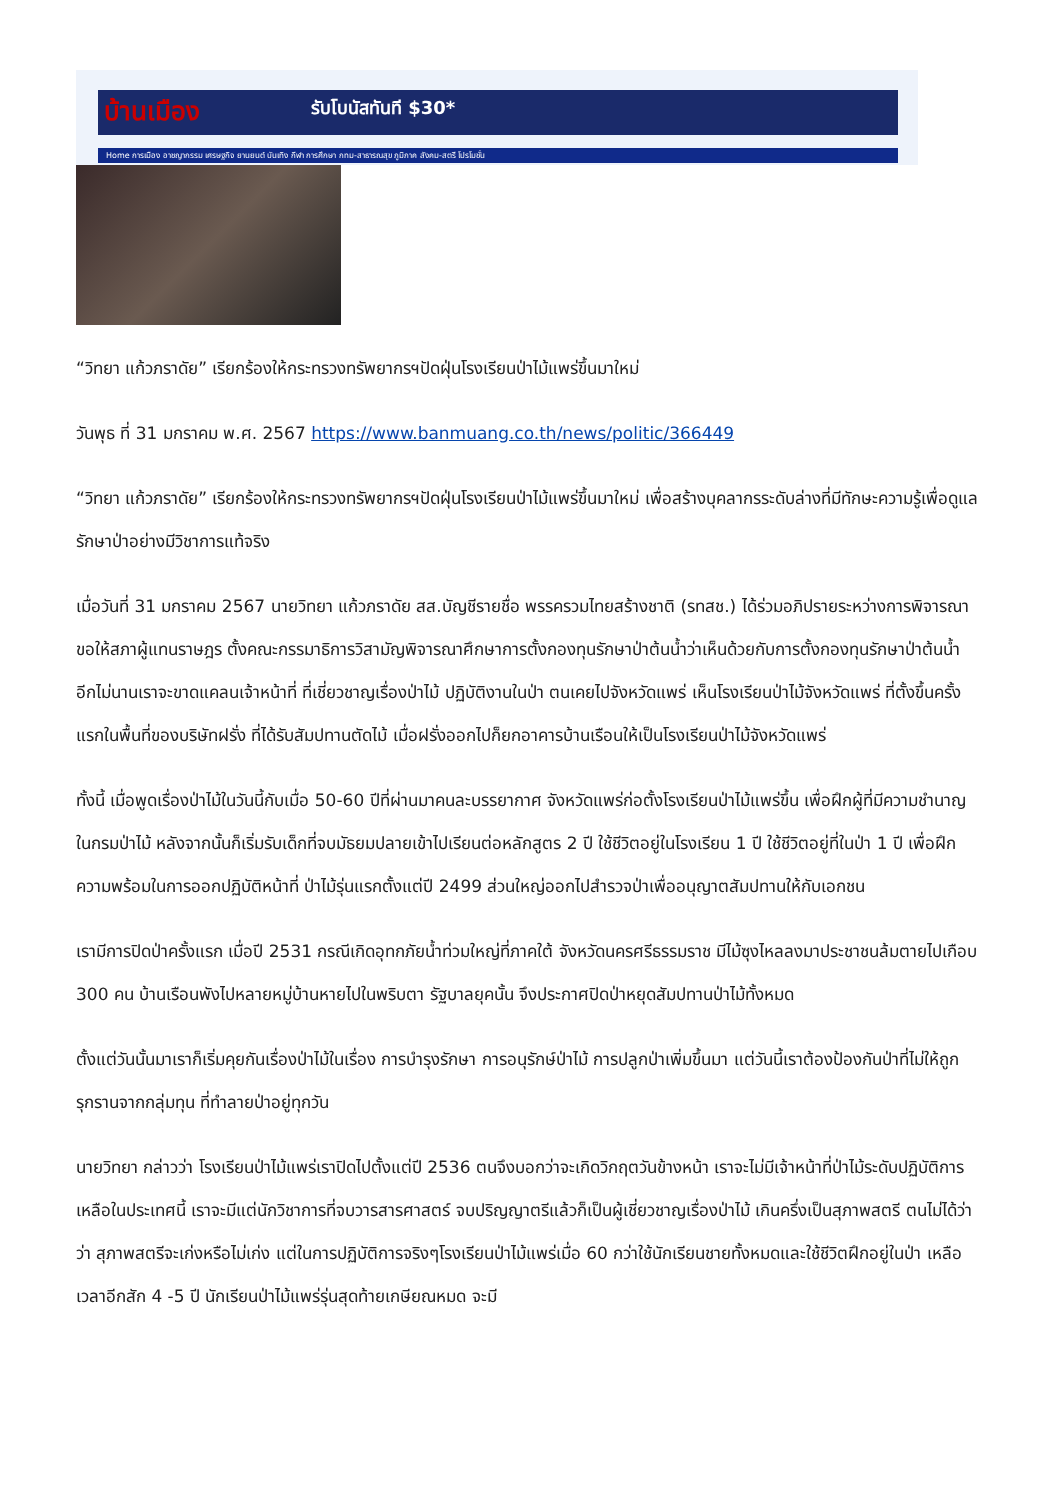บ้านเมือง รับโบนัสทันที $30*
Home การเมือง อาชญากรรม เศรษฐกิจ ยานยนต์ บันเทิง กีฬา การศึกษา กทม-สาธารณสุข ภูมิภาค สังคม-สตรี โปรโมชั่น
“วิทยา แก้วภราดัย” เรียกร้องให้กระทรวงทรัพยากรฯปัดฝุ่นโรงเรียนป่าไม้แพร่ขึ้นมาใหม่
วันพุธ ที่ 31 มกราคม พ.ศ. 2567 https://www.banmuang.co.th/news/politic/366449
“วิทยา แก้วภราดัย” เรียกร้องให้กระทรวงทรัพยากรฯปัดฝุ่นโรงเรียนป่าไม้แพร่ขึ้นมาใหม่ เพื่อสร้างบุคลากรระดับล่างที่มีทักษะความรู้เพื่อดูแลรักษาป่าอย่างมีวิชาการแท้จริง
เมื่อวันที่ 31 มกราคม 2567 นายวิทยา แก้วภราดัย สส.บัญชีรายชื่อ พรรครวมไทยสร้างชาติ (รทสช.) ได้ร่วมอภิปรายระหว่างการพิจารณา ขอให้สภาผู้แทนราษฎร ตั้งคณะกรรมาธิการวิสามัญพิจารณาศึกษาการตั้งกองทุนรักษาป่าต้นน้ำว่าเห็นด้วยกับการตั้งกองทุนรักษาป่าต้นน้ำ อีกไม่นานเราจะขาดแคลนเจ้าหน้าที่ ที่เชี่ยวชาญเรื่องป่าไม้ ปฏิบัติงานในป่า ตนเคยไปจังหวัดแพร่ เห็นโรงเรียนป่าไม้จังหวัดแพร่ ที่ตั้งขึ้นครั้งแรกในพื้นที่ของบริษัทฝรั่ง ที่ได้รับสัมปทานตัดไม้ เมื่อฝรั่งออกไปก็ยกอาคารบ้านเรือนให้เป็นโรงเรียนป่าไม้จังหวัดแพร่
ทั้งนี้ เมื่อพูดเรื่องป่าไม้ในวันนี้กับเมื่อ 50-60 ปีที่ผ่านมาคนละบรรยากาศ จังหวัดแพร่ก่อตั้งโรงเรียนป่าไม้แพร่ขึ้น เพื่อฝึกผู้ที่มีความชำนาญในกรมป่าไม้ หลังจากนั้นก็เริ่มรับเด็กที่จบมัธยมปลายเข้าไปเรียนต่อหลักสูตร 2 ปี ใช้ชีวิตอยู่ในโรงเรียน 1 ปี ใช้ชีวิตอยู่ที่ในป่า 1 ปี เพื่อฝึกความพร้อมในการออกปฏิบัติหน้าที่ ป่าไม้รุ่นแรกตั้งแต่ปี 2499 ส่วนใหญ่ออกไปสำรวจป่าเพื่ออนุญาตสัมปทานให้กับเอกชน
เรามีการปิดป่าครั้งแรก เมื่อปี 2531 กรณีเกิดอุทกภัยน้ำท่วมใหญ่ที่ภาคใต้ จังหวัดนครศรีธรรมราช มีไม้ซุงไหลลงมาประชาชนล้มตายไปเกือบ 300 คน บ้านเรือนพังไปหลายหมู่บ้านหายไปในพริบตา รัฐบาลยุคนั้น จึงประกาศปิดป่าหยุดสัมปทานป่าไม้ทั้งหมด
ตั้งแต่วันนั้นมาเราก็เริ่มคุยกันเรื่องป่าไม้ในเรื่อง การบำรุงรักษา การอนุรักษ์ป่าไม้ การปลูกป่าเพิ่มขึ้นมา แต่วันนี้เราต้องป้องกันป่าที่ไม่ให้ถูกรุกรานจากกลุ่มทุน ที่ทำลายป่าอยู่ทุกวัน
นายวิทยา กล่าวว่า โรงเรียนป่าไม้แพร่เราปิดไปตั้งแต่ปี 2536 ตนจึงบอกว่าจะเกิดวิกฤตวันข้างหน้า เราจะไม่มีเจ้าหน้าที่ป่าไม้ระดับปฏิบัติการเหลือในประเทศนี้ เราจะมีแต่นักวิชาการที่จบวารสารศาสตร์ จบปริญญาตรีแล้วก็เป็นผู้เชี่ยวชาญเรื่องป่าไม้ เกินครึ่งเป็นสุภาพสตรี ตนไม่ได้ว่าว่า สุภาพสตรีจะเก่งหรือไม่เก่ง แต่ในการปฏิบัติการจริงๆโรงเรียนป่าไม้แพร่เมื่อ 60 กว่าใช้นักเรียนชายทั้งหมดและใช้ชีวิตฝึกอยู่ในป่า เหลือเวลาอีกสัก 4 -5 ปี นักเรียนป่าไม้แพร่รุ่นสุดท้ายเกษียณหมด จะมี